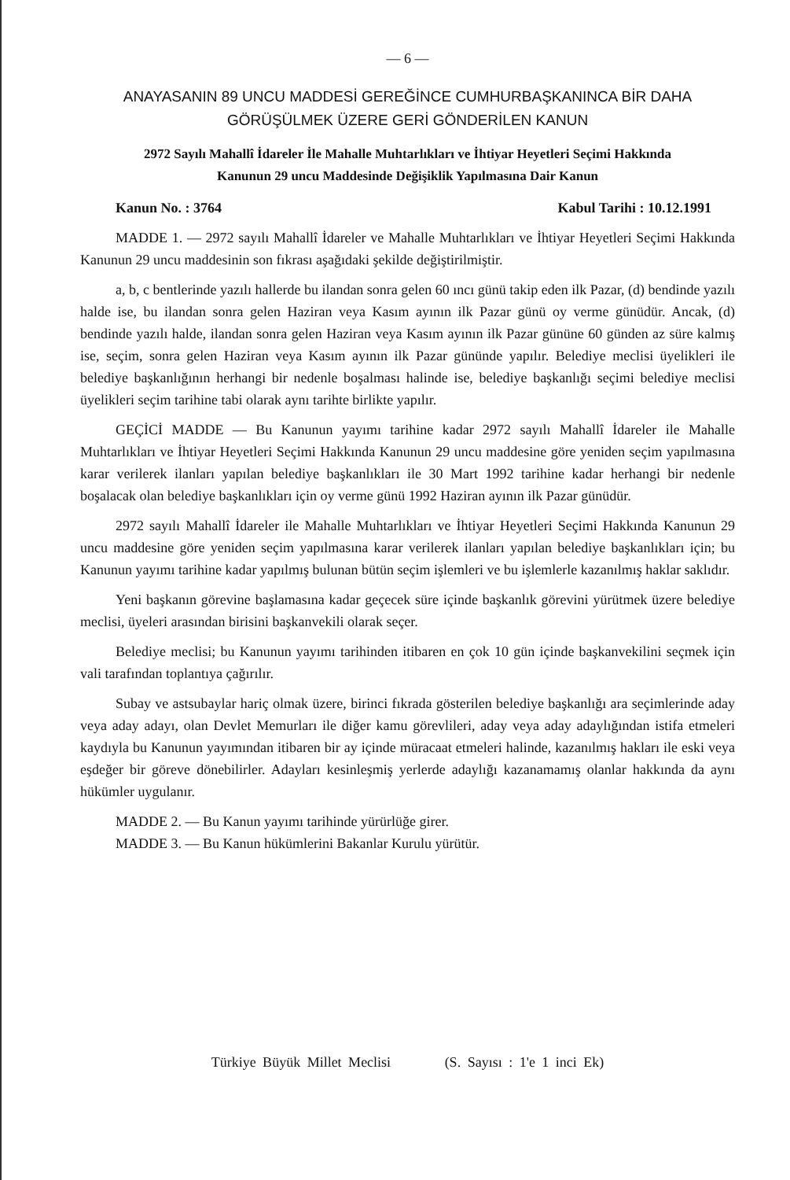— 6 —
ANAYASANIN 89 UNCU MADDESİ GEREĞİNCE CUMHURBAŞKANINCA BİR DAHA
GÖRÜŞÜLMEK ÜZERE GERİ GÖNDERİLEN KANUN
2972 Sayılı Mahallî İdareler İle Mahalle Muhtarlıkları ve İhtiyar Heyetleri Seçimi Hakkında
Kanunun 29 uncu Maddesinde Değişiklik Yapılmasına Dair Kanun
Kanun No. : 3764 Kabul Tarihi : 10.12.1991
MADDE 1. — 2972 sayılı Mahallî İdareler ve Mahalle Muhtarlıkları ve İhtiyar Heyetleri Seçimi Hakkında Kanunun 29 uncu maddesinin son fıkrası aşağıdaki şekilde değiştirilmiştir.
a, b, c bentlerinde yazılı hallerde bu ilandan sonra gelen 60 ıncı günü takip eden ilk Pazar, (d) bendinde yazılı halde ise, bu ilandan sonra gelen Haziran veya Kasım ayının ilk Pazar günü oy verme günüdür. Ancak, (d) bendinde yazılı halde, ilandan sonra gelen Haziran veya Kasım ayının ilk Pazar gününe 60 günden az süre kalmış ise, seçim, sonra gelen Haziran veya Kasım ayının ilk Pazar gününde yapılır. Belediye meclisi üyelikleri ile belediye başkanlığının herhangi bir nedenle boşalması halinde ise, belediye başkanlığı seçimi belediye meclisi üyelikleri seçim tarihine tabi olarak aynı tarihte birlikte yapılır.
GEÇİCİ MADDE — Bu Kanunun yayımı tarihine kadar 2972 sayılı Mahallî İdareler ile Mahalle Muhtarlıkları ve İhtiyar Heyetleri Seçimi Hakkında Kanunun 29 uncu maddesine göre yeniden seçim yapılmasına karar verilerek ilanları yapılan belediye başkanlıkları ile 30 Mart 1992 tarihine kadar herhangi bir nedenle boşalacak olan belediye başkanlıkları için oy verme günü 1992 Haziran ayının ilk Pazar günüdür.
2972 sayılı Mahallî İdareler ile Mahalle Muhtarlıkları ve İhtiyar Heyetleri Seçimi Hakkında Kanunun 29 uncu maddesine göre yeniden seçim yapılmasına karar verilerek ilanları yapılan belediye başkanlıkları için; bu Kanunun yayımı tarihine kadar yapılmış bulunan bütün seçim işlemleri ve bu işlemlerle kazanılmış haklar saklıdır.
Yeni başkanın görevine başlamasına kadar geçecek süre içinde başkanlık görevini yürütmek üzere belediye meclisi, üyeleri arasından birisini başkanvekili olarak seçer.
Belediye meclisi; bu Kanunun yayımı tarihinden itibaren en çok 10 gün içinde başkanvekilini seçmek için vali tarafından toplantıya çağırılır.
Subay ve astsubaylar hariç olmak üzere, birinci fıkrada gösterilen belediye başkanlığı ara seçimlerinde aday veya aday adayı, olan Devlet Memurları ile diğer kamu görevlileri, aday veya aday adaylığından istifa etmeleri kaydıyla bu Kanunun yayımından itibaren bir ay içinde müracaat etmeleri halinde, kazanılmış hakları ile eski veya eşdeğer bir göreve dönebilirler. Adayları kesinleşmiş yerlerde adaylığı kazanamamış olanlar hakkında da aynı hükümler uygulanır.
MADDE 2. — Bu Kanun yayımı tarihinde yürürlüğe girer.
MADDE 3. — Bu Kanun hükümlerini Bakanlar Kurulu yürütür.
Türkiye Büyük Millet Meclisi (S. Sayısı : 1'e 1 inci Ek)